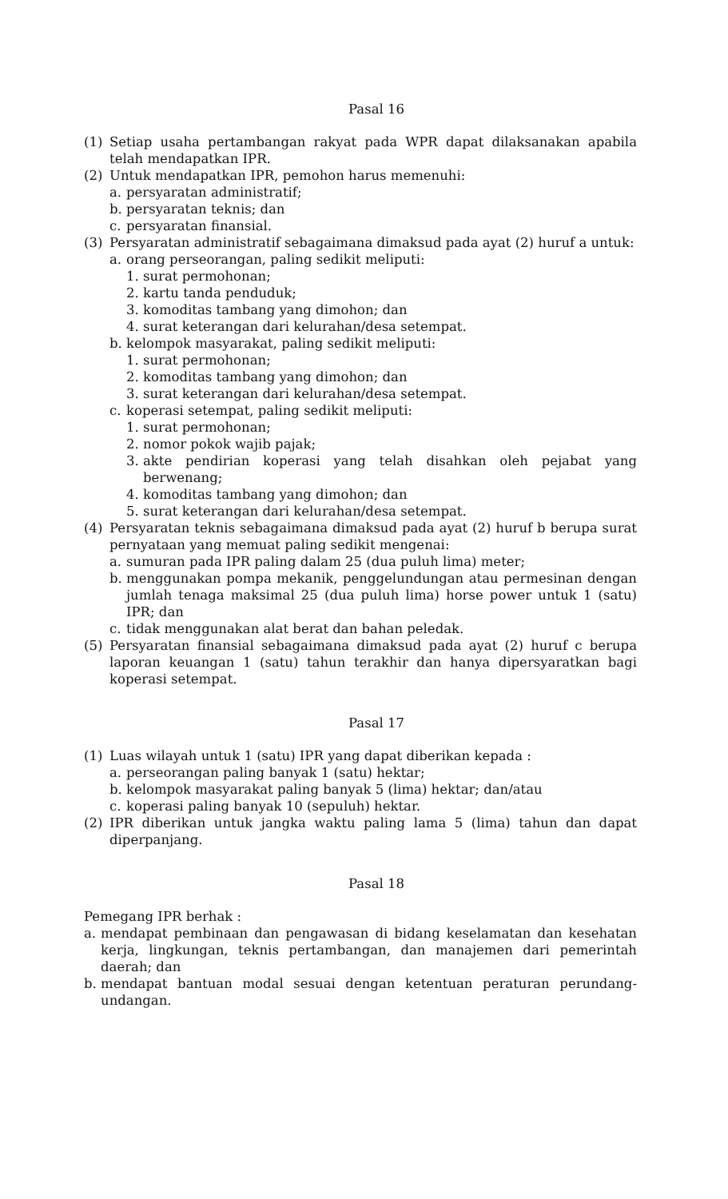Pasal 16
(1) Setiap usaha pertambangan rakyat pada WPR dapat dilaksanakan apabila telah mendapatkan IPR.
(2) Untuk mendapatkan IPR, pemohon harus memenuhi:
a. persyaratan administratif;
b. persyaratan teknis; dan
c. persyaratan finansial.
(3) Persyaratan administratif sebagaimana dimaksud pada ayat (2) huruf a untuk:
a. orang perseorangan, paling sedikit meliputi:
1. surat permohonan;
2. kartu tanda penduduk;
3. komoditas tambang yang dimohon; dan
4. surat keterangan dari kelurahan/desa setempat.
b. kelompok masyarakat, paling sedikit meliputi:
1. surat permohonan;
2. komoditas tambang yang dimohon; dan
3. surat keterangan dari kelurahan/desa setempat.
c. koperasi setempat, paling sedikit meliputi:
1. surat permohonan;
2. nomor pokok wajib pajak;
3. akte pendirian koperasi yang telah disahkan oleh pejabat yang berwenang;
4. komoditas tambang yang dimohon; dan
5. surat keterangan dari kelurahan/desa setempat.
(4) Persyaratan teknis sebagaimana dimaksud pada ayat (2) huruf b berupa surat pernyataan yang memuat paling sedikit mengenai:
a. sumuran pada IPR paling dalam 25 (dua puluh lima) meter;
b. menggunakan pompa mekanik, penggelundungan atau permesinan dengan jumlah tenaga maksimal 25 (dua puluh lima) horse power untuk 1 (satu) IPR; dan
c. tidak menggunakan alat berat dan bahan peledak.
(5) Persyaratan finansial sebagaimana dimaksud pada ayat (2) huruf c berupa laporan keuangan 1 (satu) tahun terakhir dan hanya dipersyaratkan bagi koperasi setempat.
Pasal 17
(1) Luas wilayah untuk 1 (satu) IPR yang dapat diberikan kepada :
a. perseorangan paling banyak 1 (satu) hektar;
b. kelompok masyarakat paling banyak 5 (lima) hektar; dan/atau
c. koperasi paling banyak 10 (sepuluh) hektar.
(2) IPR diberikan untuk jangka waktu paling lama 5 (lima) tahun dan dapat diperpanjang.
Pasal 18
Pemegang IPR berhak :
a. mendapat pembinaan dan pengawasan di bidang keselamatan dan kesehatan kerja, lingkungan, teknis pertambangan, dan manajemen dari pemerintah daerah; dan
b. mendapat bantuan modal sesuai dengan ketentuan peraturan perundang-undangan.